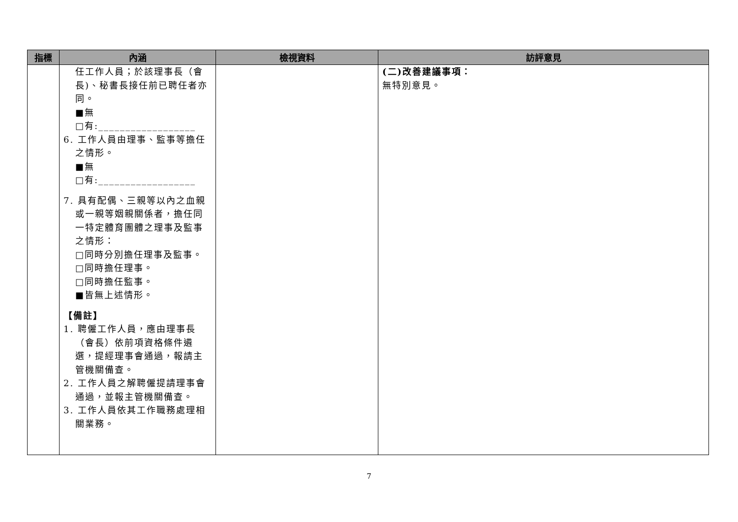| 指標 | 內涵 | 檢視資料 | 訪評意見 |
| --- | --- | --- | --- |
| | 任工作人員；於該理事長（會長)、秘書長接任前已聘任者亦同。 ■無 □有:__________________ 6. 工作人員由理事、監事等擔任之情形。 ■無 □有:__________________ 7. 具有配偶、三親等以內之血親或一親等姻親關係者，擔任同一特定體育團體之理事及監事之情形： □同時分別擔任理事及監事。 □同時擔任理事。 □同時擔任監事。 ■皆無上述情形。 【備註】 1. 聘僱工作人員，應由理事長（會長）依前項資格條件遴選，提經理事會通過，報請主管機關備查。 2. 工作人員之解聘僱提請理事會通過，並報主管機關備查。 3. 工作人員依其工作職務處理相關業務。 | | (二)改善建議事項： 無特別意見。 |
7